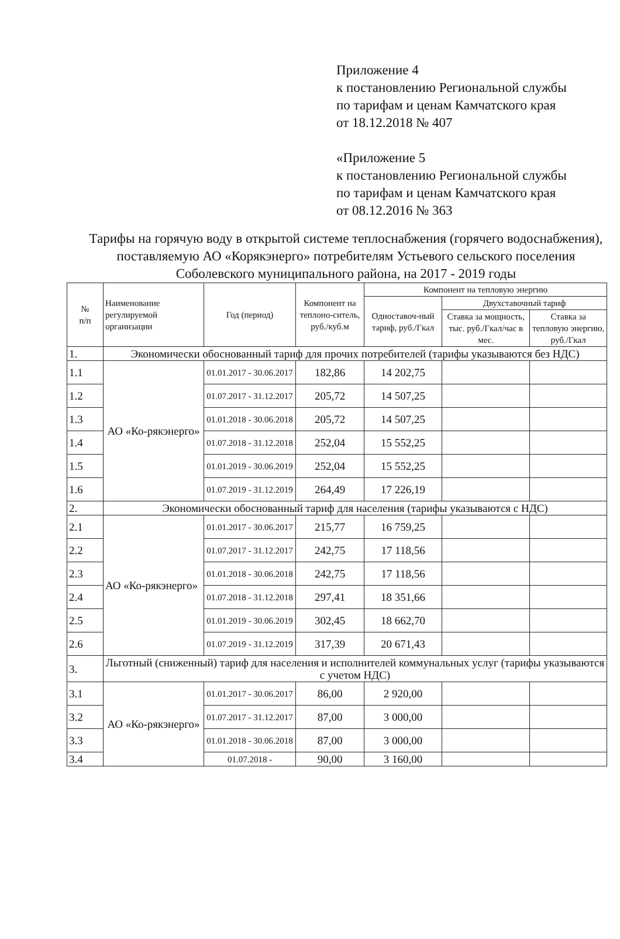Приложение 4
к постановлению Региональной службы
по тарифам и ценам Камчатского края
от 18.12.2018 № 407
«Приложение 5
к постановлению Региональной службы
по тарифам и ценам Камчатского края
от 08.12.2016 № 363
Тарифы на горячую воду в открытой системе теплоснабжения (горячего водоснабжения), поставляемую АО «Корякэнерго» потребителям Устьевого сельского поселения Соболевского муниципального района, на 2017 - 2019 годы
| № п/п | Наименование регулируемой организации | Год (период) | Компонент на теплоно-ситель, руб./куб.м | Компонент на тепловую энергию | | |
| --- | --- | --- | --- | --- | --- | --- |
| | | | | Одноставоч-ный тариф, руб./Гкал | Двухставочный тариф | |
| | | | | | Ставка за мощность, тыс. руб./Гкал/час в мес. | Ставка за тепловую энергию, руб./Гкал |
| 1. | Экономически обоснованный тариф для прочих потребителей (тарифы указываются без НДС) | | | | | |
| 1.1 | АО «Ко-рякэнерго» | 01.01.2017 - 30.06.2017 | 182,86 | 14 202,75 | | |
| 1.2 | | 01.07.2017 - 31.12.2017 | 205,72 | 14 507,25 | | |
| 1.3 | | 01.01.2018 - 30.06.2018 | 205,72 | 14 507,25 | | |
| 1.4 | | 01.07.2018 - 31.12.2018 | 252,04 | 15 552,25 | | |
| 1.5 | | 01.01.2019 - 30.06.2019 | 252,04 | 15 552,25 | | |
| 1.6 | | 01.07.2019 - 31.12.2019 | 264,49 | 17 226,19 | | |
| 2. | Экономически обоснованный тариф для населения (тарифы указываются с НДС) | | | | | |
| 2.1 | АО «Ко-рякэнерго» | 01.01.2017 - 30.06.2017 | 215,77 | 16 759,25 | | |
| 2.2 | | 01.07.2017 - 31.12.2017 | 242,75 | 17 118,56 | | |
| 2.3 | | 01.01.2018 - 30.06.2018 | 242,75 | 17 118,56 | | |
| 2.4 | | 01.07.2018 - 31.12.2018 | 297,41 | 18 351,66 | | |
| 2.5 | | 01.01.2019 - 30.06.2019 | 302,45 | 18 662,70 | | |
| 2.6 | | 01.07.2019 - 31.12.2019 | 317,39 | 20 671,43 | | |
| 3. | Льготный (сниженный) тариф для населения и исполнителей коммунальных услуг (тарифы указываются с учетом НДС) | | | | | |
| 3.1 | АО «Ко-рякэнерго» | 01.01.2017 - 30.06.2017 | 86,00 | 2 920,00 | | |
| 3.2 | | 01.07.2017 - 31.12.2017 | 87,00 | 3 000,00 | | |
| 3.3 | | 01.01.2018 - 30.06.2018 | 87,00 | 3 000,00 | | |
| 3.4 | | 01.07.2018 - | 90,00 | 3 160,00 | | |